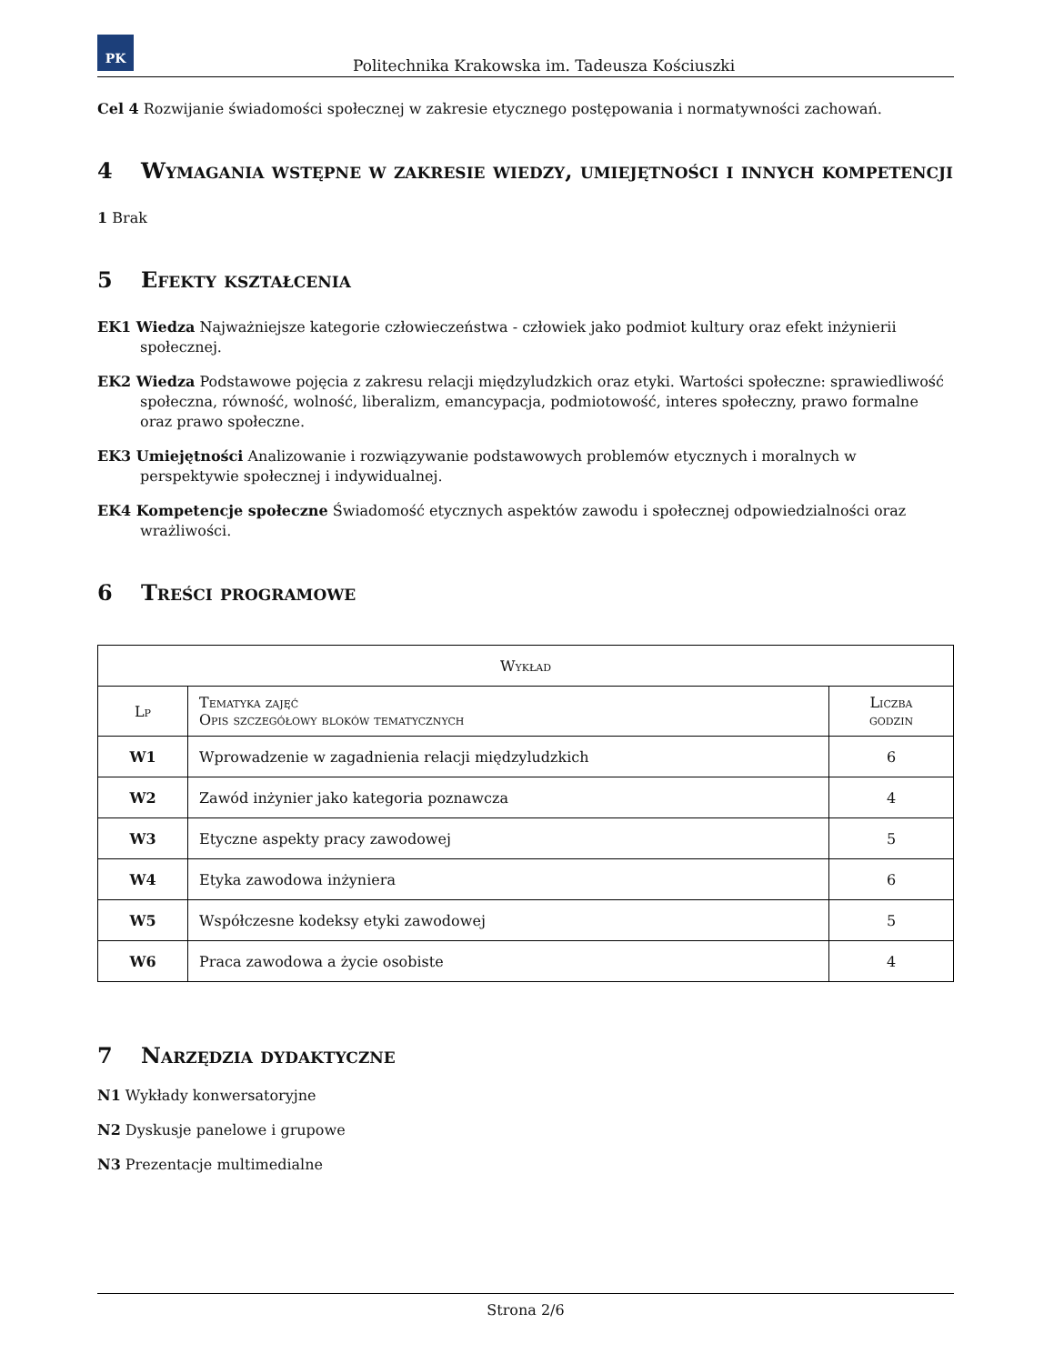PK
Politechnika Krakowska im. Tadeusza Kościuszki
Cel 4 Rozwijanie świadomości społecznej w zakresie etycznego postępowania i normatywności zachowań.
4 Wymagania wstępne w zakresie wiedzy, umiejętności i innych kompetencji
1 Brak
5 Efekty kształcenia
EK1 Wiedza Najważniejsze kategorie człowieczeństwa - człowiek jako podmiot kultury oraz efekt inżynierii społecznej.
EK2 Wiedza Podstawowe pojęcia z zakresu relacji międzyludzkich oraz etyki. Wartości społeczne: sprawiedliwość społeczna, równość, wolność, liberalizm, emancypacja, podmiotowość, interes społeczny, prawo formalne oraz prawo społeczne.
EK3 Umiejętności Analizowanie i rozwiązywanie podstawowych problemów etycznych i moralnych w perspektywie społecznej i indywidualnej.
EK4 Kompetencje społeczne Świadomość etycznych aspektów zawodu i społecznej odpowiedzialności oraz wrażliwości.
6 Treści programowe
| Wykład | | |
| --- | --- | --- |
| Lp | Tematyka zajęć Opis szczegółowy bloków tematycznych | Liczba godzin |
| W1 | Wprowadzenie w zagadnienia relacji międzyludzkich | 6 |
| W2 | Zawód inżynier jako kategoria poznawcza | 4 |
| W3 | Etyczne aspekty pracy zawodowej | 5 |
| W4 | Etyka zawodowa inżyniera | 6 |
| W5 | Współczesne kodeksy etyki zawodowej | 5 |
| W6 | Praca zawodowa a życie osobiste | 4 |
7 Narzędzia dydaktyczne
N1 Wykłady konwersatoryjne
N2 Dyskusje panelowe i grupowe
N3 Prezentacje multimedialne
Strona 2/6